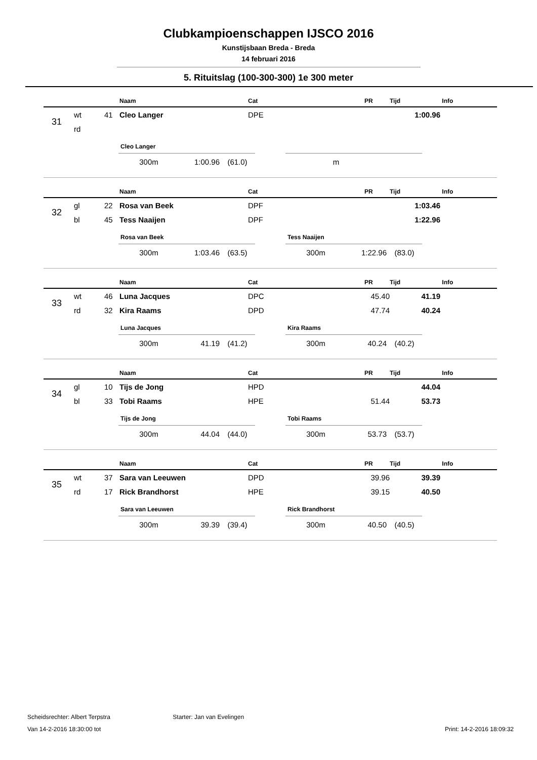Clubkampioenschappen IJSCO 2016
Kunstijsbaan Breda - Breda
14 februari 2016
5. Rituitslag (100-300-300) 1e 300 meter
| | | | Naam | Cat | PR | Tijd | Info |
| --- | --- | --- | --- | --- | --- | --- | --- |
| 31 | wt | 41 | Cleo Langer | DPE | | 1:00.96 | |
| | rd | | | | | | |
Cleo Langer
300m 1:00.96 (61.0)
m
| | | | Naam | Cat | PR | Tijd | Info |
| --- | --- | --- | --- | --- | --- | --- | --- |
| 32 | gl | 22 | Rosa van Beek | DPF | | 1:03.46 | |
| | bl | 45 | Tess Naaijen | DPF | | 1:22.96 | |
Rosa van Beek
300m 1:03.46 (63.5)
Tess Naaijen
300m 1:22.96 (83.0)
| | | | Naam | Cat | PR | Tijd | Info |
| --- | --- | --- | --- | --- | --- | --- | --- |
| 33 | wt | 46 | Luna Jacques | DPC | 45.40 | 41.19 | |
| | rd | 32 | Kira Raams | DPD | 47.74 | 40.24 | |
Luna Jacques
300m 41.19 (41.2)
Kira Raams
300m 40.24 (40.2)
| | | | Naam | Cat | PR | Tijd | Info |
| --- | --- | --- | --- | --- | --- | --- | --- |
| 34 | gl | 10 | Tijs de Jong | HPD | | 44.04 | |
| | bl | 33 | Tobi Raams | HPE | 51.44 | 53.73 | |
Tijs de Jong
300m 44.04 (44.0)
Tobi Raams
300m 53.73 (53.7)
| | | | Naam | Cat | PR | Tijd | Info |
| --- | --- | --- | --- | --- | --- | --- | --- |
| 35 | wt | 37 | Sara van Leeuwen | DPD | 39.96 | 39.39 | |
| | rd | 17 | Rick Brandhorst | HPE | 39.15 | 40.50 | |
Sara van Leeuwen
300m 39.39 (39.4)
Rick Brandhorst
300m 40.50 (40.5)
Scheidsrechter: Albert Terpstra Starter: Jan van Evelingen
Van 14-2-2016 18:30:00 tot Print: 14-2-2016 18:09:32